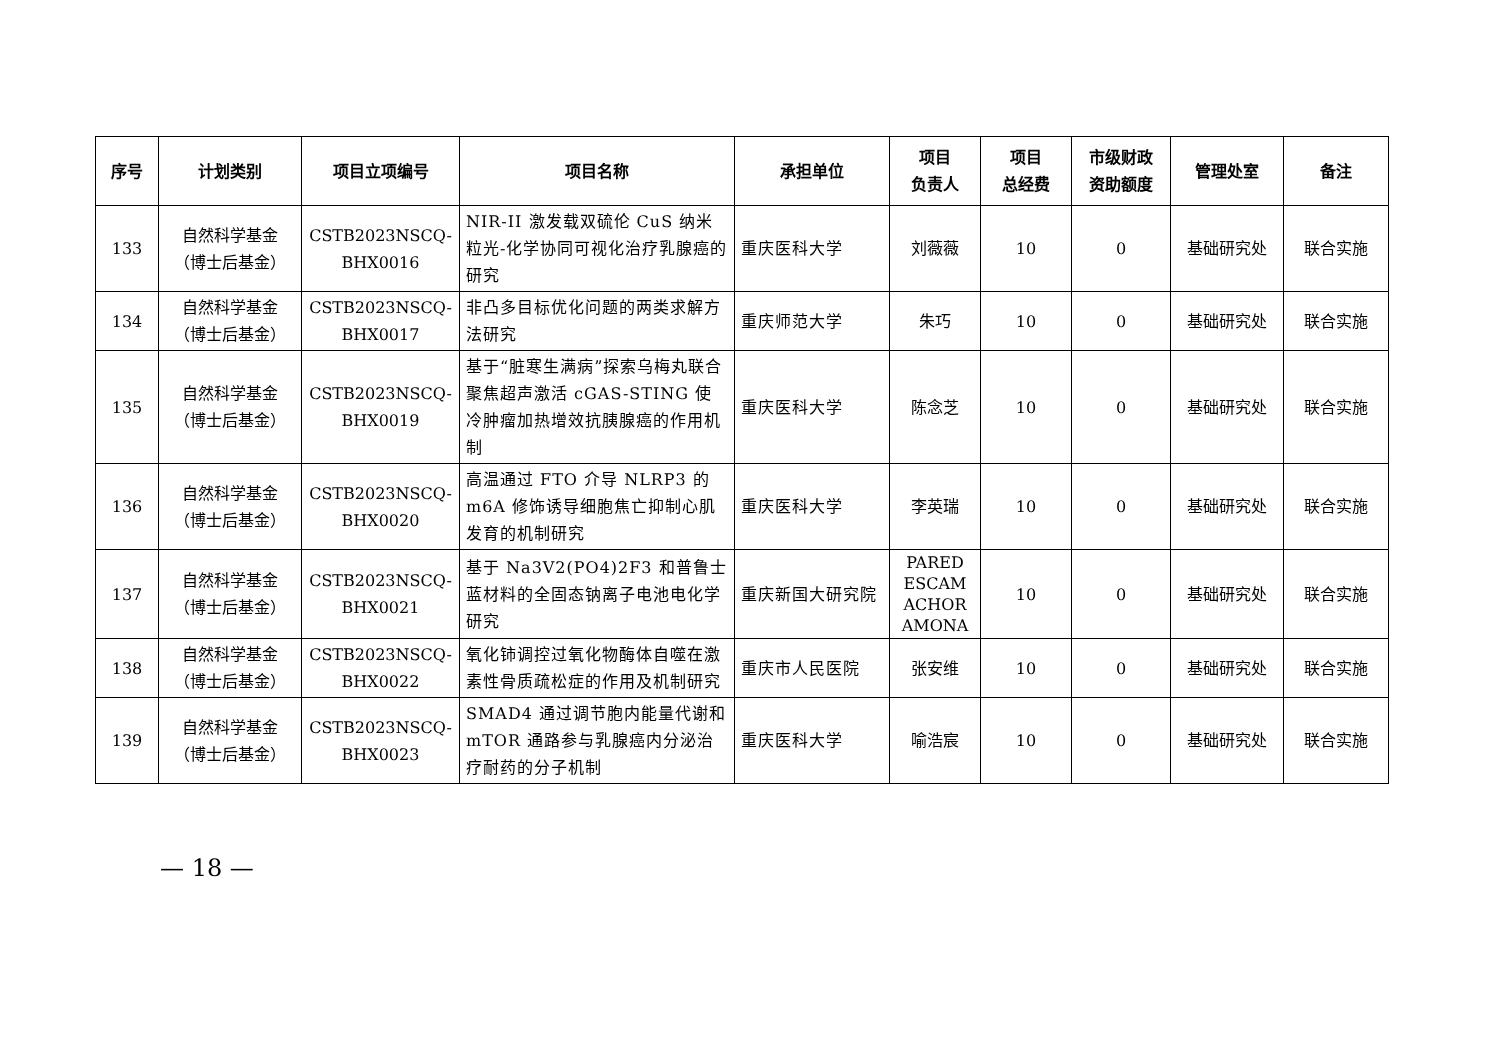| 序号 | 计划类别 | 项目立项编号 | 项目名称 | 承担单位 | 项目 负责人 | 项目 总经费 | 市级财政 资助额度 | 管理处室 | 备注 |
| --- | --- | --- | --- | --- | --- | --- | --- | --- | --- |
| 133 | 自然科学基金 （博士后基金） | CSTB2023NSCQ- BHX0016 | NIR-II 激发载双硫伦 CuS 纳米粒光-化学协同可视化治疗乳腺癌的研究 | 重庆医科大学 | 刘薇薇 | 10 | 0 | 基础研究处 | 联合实施 |
| 134 | 自然科学基金 （博士后基金） | CSTB2023NSCQ- BHX0017 | 非凸多目标优化问题的两类求解方法研究 | 重庆师范大学 | 朱巧 | 10 | 0 | 基础研究处 | 联合实施 |
| 135 | 自然科学基金 （博士后基金） | CSTB2023NSCQ- BHX0019 | 基于“脏寒生满病”探索乌梅丸联合聚焦超声激活 cGAS-STING 使冷肿瘤加热增效抗胰腺癌的作用机制 | 重庆医科大学 | 陈念芝 | 10 | 0 | 基础研究处 | 联合实施 |
| 136 | 自然科学基金 （博士后基金） | CSTB2023NSCQ- BHX0020 | 高温通过 FTO 介导 NLRP3 的 m6A 修饰诱导细胞焦亡抑制心肌发育的机制研究 | 重庆医科大学 | 李英瑞 | 10 | 0 | 基础研究处 | 联合实施 |
| 137 | 自然科学基金 （博士后基金） | CSTB2023NSCQ- BHX0021 | 基于 Na3V2(PO4)2F3 和普鲁士蓝材料的全固态钠离子电池电化学研究 | 重庆新国大研究院 | PARED ESCAM ACHOR AMONA | 10 | 0 | 基础研究处 | 联合实施 |
| 138 | 自然科学基金 （博士后基金） | CSTB2023NSCQ- BHX0022 | 氧化铈调控过氧化物酶体自噬在激素性骨质疏松症的作用及机制研究 | 重庆市人民医院 | 张安维 | 10 | 0 | 基础研究处 | 联合实施 |
| 139 | 自然科学基金 （博士后基金） | CSTB2023NSCQ- BHX0023 | SMAD4 通过调节胞内能量代谢和 mTOR 通路参与乳腺癌内分泌治疗耐药的分子机制 | 重庆医科大学 | 喻浩宸 | 10 | 0 | 基础研究处 | 联合实施 |
— 18 —